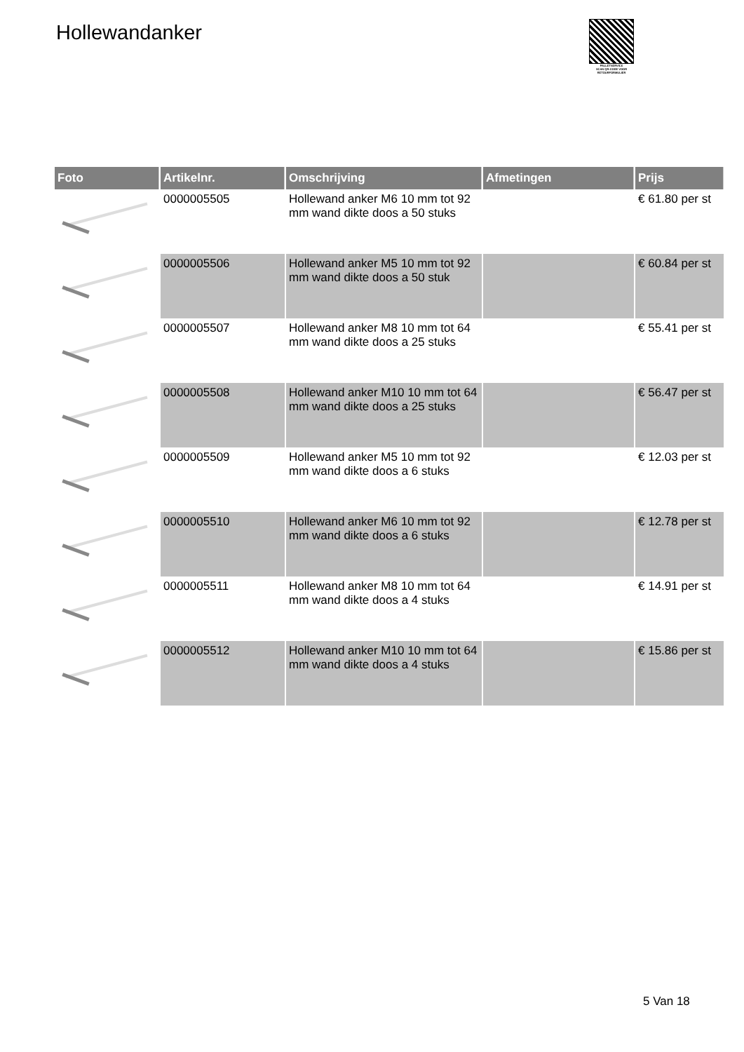Hollewandanker
PALLETSERVICE
SCAN QR-CODE VOOR RETOURFORMULIER
| Foto | Artikelnr. | Omschrijving | Afmetingen | Prijs |
| --- | --- | --- | --- | --- |
| | 0000005505 | Hollewand anker M6 10 mm tot 92 mm wand dikte doos a 50 stuks | | € 61.80 per st |
| | 0000005506 | Hollewand anker M5 10 mm tot 92 mm wand dikte doos a 50 stuk | | € 60.84 per st |
| | 0000005507 | Hollewand anker M8 10 mm tot 64 mm wand dikte doos a 25 stuks | | € 55.41 per st |
| | 0000005508 | Hollewand anker M10 10 mm tot 64 mm wand dikte doos a 25 stuks | | € 56.47 per st |
| | 0000005509 | Hollewand anker M5 10 mm tot 92 mm wand dikte doos a 6 stuks | | € 12.03 per st |
| | 0000005510 | Hollewand anker M6 10 mm tot 92 mm wand dikte doos a 6 stuks | | € 12.78 per st |
| | 0000005511 | Hollewand anker M8 10 mm tot 64 mm wand dikte doos a 4 stuks | | € 14.91 per st |
| | 0000005512 | Hollewand anker M10 10 mm tot 64 mm wand dikte doos a 4 stuks | | € 15.86 per st |
5 Van 18